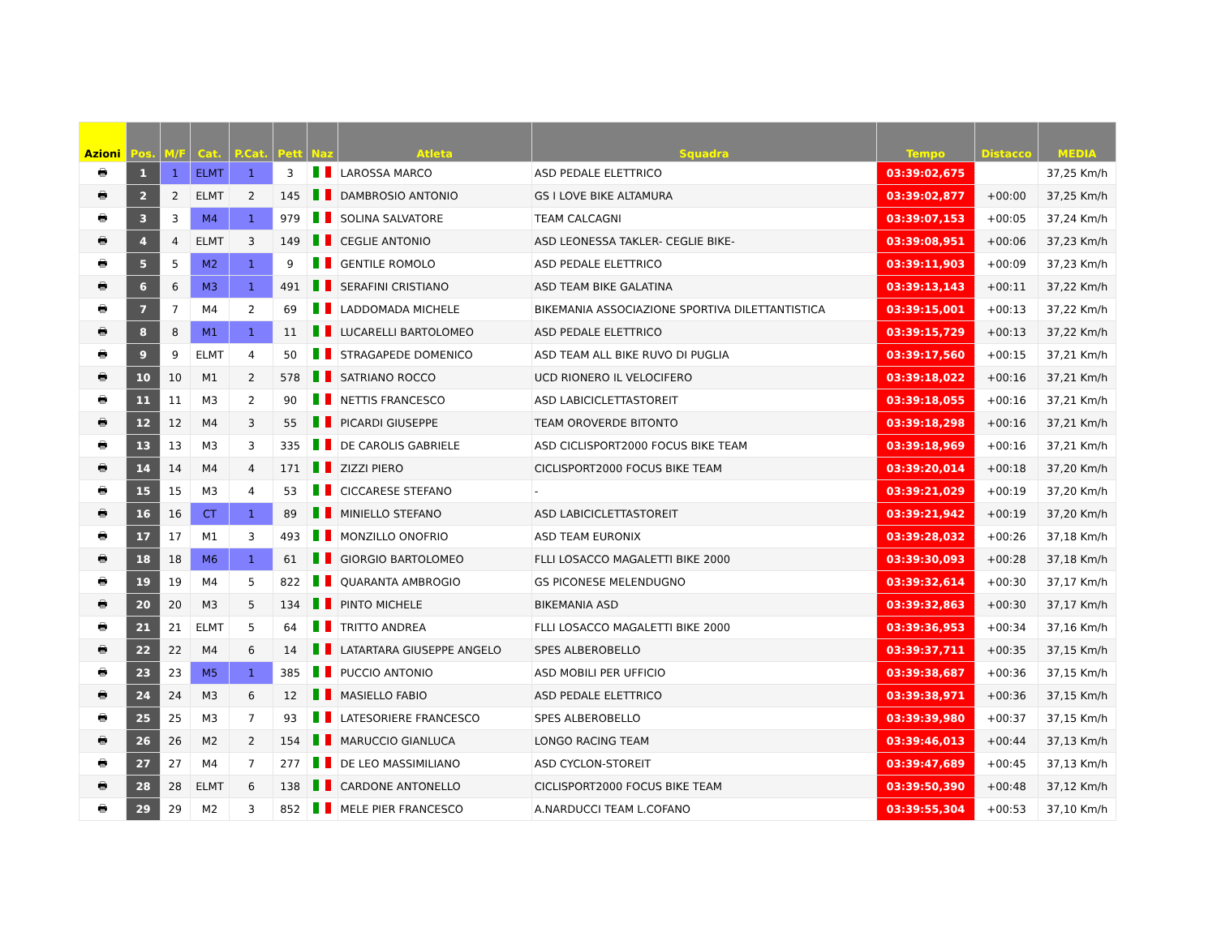| Azioni | Pos. | M/F | Cat. | P.Cat. | Pett | Naz | Atleta | Squadra | Tempo | Distacco | MEDIA |
| --- | --- | --- | --- | --- | --- | --- | --- | --- | --- | --- | --- |
| 🖶 | 1 | 1 | ELMT | 1 | 3 | | LAROSSA MARCO | ASD PEDALE ELETTRICO | 03:39:02,675 | | 37,25 Km/h |
| 🖶 | 2 | 2 | ELMT | 2 | 145 | | DAMBROSIO ANTONIO | GS I LOVE BIKE ALTAMURA | 03:39:02,877 | +00:00 | 37,25 Km/h |
| 🖶 | 3 | 3 | M4 | 1 | 979 | | SOLINA SALVATORE | TEAM CALCAGNI | 03:39:07,153 | +00:05 | 37,24 Km/h |
| 🖶 | 4 | 4 | ELMT | 3 | 149 | | CEGLIE ANTONIO | ASD LEONESSA TAKLER- CEGLIE BIKE- | 03:39:08,951 | +00:06 | 37,23 Km/h |
| 🖶 | 5 | 5 | M2 | 1 | 9 | | GENTILE ROMOLO | ASD PEDALE ELETTRICO | 03:39:11,903 | +00:09 | 37,23 Km/h |
| 🖶 | 6 | 6 | M3 | 1 | 491 | | SERAFINI CRISTIANO | ASD TEAM BIKE GALATINA | 03:39:13,143 | +00:11 | 37,22 Km/h |
| 🖶 | 7 | 7 | M4 | 2 | 69 | | LADDOMADA MICHELE | BIKEMANIA ASSOCIAZIONE SPORTIVA DILETTANTISTICA | 03:39:15,001 | +00:13 | 37,22 Km/h |
| 🖶 | 8 | 8 | M1 | 1 | 11 | | LUCARELLI BARTOLOMEO | ASD PEDALE ELETTRICO | 03:39:15,729 | +00:13 | 37,22 Km/h |
| 🖶 | 9 | 9 | ELMT | 4 | 50 | | STRAGAPEDE DOMENICO | ASD TEAM ALL BIKE RUVO DI PUGLIA | 03:39:17,560 | +00:15 | 37,21 Km/h |
| 🖶 | 10 | 10 | M1 | 2 | 578 | | SATRIANO ROCCO | UCD RIONERO IL VELOCIFERO | 03:39:18,022 | +00:16 | 37,21 Km/h |
| 🖶 | 11 | 11 | M3 | 2 | 90 | | NETTIS FRANCESCO | ASD LABICICLETTASTOREIT | 03:39:18,055 | +00:16 | 37,21 Km/h |
| 🖶 | 12 | 12 | M4 | 3 | 55 | | PICARDI GIUSEPPE | TEAM OROVERDE BITONTO | 03:39:18,298 | +00:16 | 37,21 Km/h |
| 🖶 | 13 | 13 | M3 | 3 | 335 | | DE CAROLIS GABRIELE | ASD CICLISPORT2000 FOCUS BIKE TEAM | 03:39:18,969 | +00:16 | 37,21 Km/h |
| 🖶 | 14 | 14 | M4 | 4 | 171 | | ZIZZI PIERO | CICLISPORT2000 FOCUS BIKE TEAM | 03:39:20,014 | +00:18 | 37,20 Km/h |
| 🖶 | 15 | 15 | M3 | 4 | 53 | | CICCARESE STEFANO | - | 03:39:21,029 | +00:19 | 37,20 Km/h |
| 🖶 | 16 | 16 | CT | 1 | 89 | | MINIELLO STEFANO | ASD LABICICLETTASTOREIT | 03:39:21,942 | +00:19 | 37,20 Km/h |
| 🖶 | 17 | 17 | M1 | 3 | 493 | | MONZILLO ONOFRIO | ASD TEAM EURONIX | 03:39:28,032 | +00:26 | 37,18 Km/h |
| 🖶 | 18 | 18 | M6 | 1 | 61 | | GIORGIO BARTOLOMEO | FLLI LOSACCO MAGALETTI BIKE 2000 | 03:39:30,093 | +00:28 | 37,18 Km/h |
| 🖶 | 19 | 19 | M4 | 5 | 822 | | QUARANTA AMBROGIO | GS PICONESE MELENDUGNO | 03:39:32,614 | +00:30 | 37,17 Km/h |
| 🖶 | 20 | 20 | M3 | 5 | 134 | | PINTO MICHELE | BIKEMANIA ASD | 03:39:32,863 | +00:30 | 37,17 Km/h |
| 🖶 | 21 | 21 | ELMT | 5 | 64 | | TRITTO ANDREA | FLLI LOSACCO MAGALETTI BIKE 2000 | 03:39:36,953 | +00:34 | 37,16 Km/h |
| 🖶 | 22 | 22 | M4 | 6 | 14 | | LATARTARA GIUSEPPE ANGELO | SPES ALBEROBELLO | 03:39:37,711 | +00:35 | 37,15 Km/h |
| 🖶 | 23 | 23 | M5 | 1 | 385 | | PUCCIO ANTONIO | ASD MOBILI PER UFFICIO | 03:39:38,687 | +00:36 | 37,15 Km/h |
| 🖶 | 24 | 24 | M3 | 6 | 12 | | MASIELLO FABIO | ASD PEDALE ELETTRICO | 03:39:38,971 | +00:36 | 37,15 Km/h |
| 🖶 | 25 | 25 | M3 | 7 | 93 | | LATESORIERE FRANCESCO | SPES ALBEROBELLO | 03:39:39,980 | +00:37 | 37,15 Km/h |
| 🖶 | 26 | 26 | M2 | 2 | 154 | | MARUCCIO GIANLUCA | LONGO RACING TEAM | 03:39:46,013 | +00:44 | 37,13 Km/h |
| 🖶 | 27 | 27 | M4 | 7 | 277 | | DE LEO MASSIMILIANO | ASD CYCLON-STOREIT | 03:39:47,689 | +00:45 | 37,13 Km/h |
| 🖶 | 28 | 28 | ELMT | 6 | 138 | | CARDONE ANTONELLO | CICLISPORT2000 FOCUS BIKE TEAM | 03:39:50,390 | +00:48 | 37,12 Km/h |
| 🖶 | 29 | 29 | M2 | 3 | 852 | | MELE PIER FRANCESCO | A.NARDUCCI TEAM L.COFANO | 03:39:55,304 | +00:53 | 37,10 Km/h |